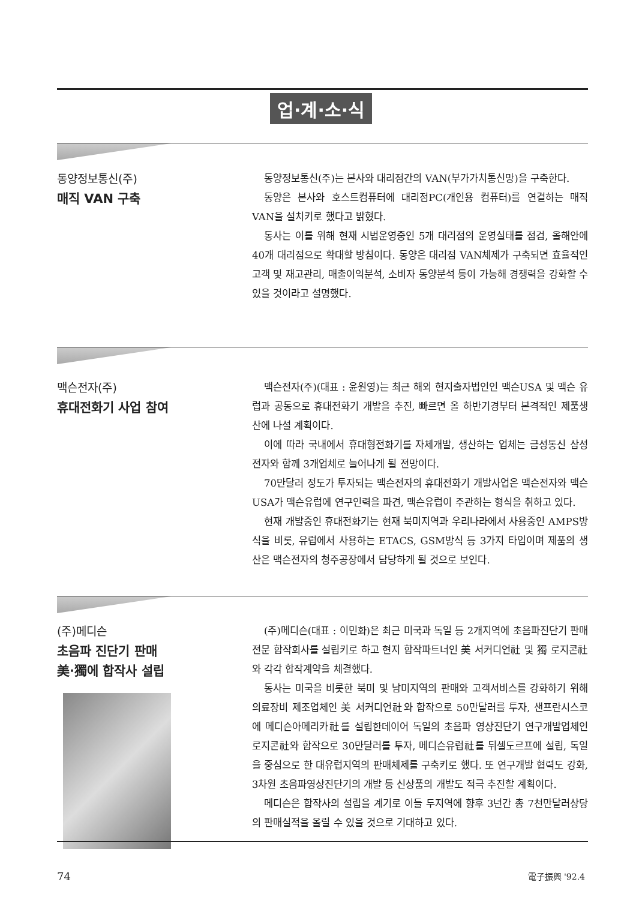업·계·소·식
동양정보통신(주)
매직 VAN 구축
동양정보통신(주)는 본사와 대리점간의 VAN(부가가치통신망)을 구축한다.
동양은 본사와 호스트컴퓨터에 대리점PC(개인용 컴퓨터)를 연결하는 매직VAN을 설치키로 했다고 밝혔다.
동사는 이를 위해 현재 시범운영중인 5개 대리점의 운영실태를 점검, 올해안에 40개 대리점으로 확대할 방침이다. 동양은 대리점 VAN체제가 구축되면 효율적인 고객 및 재고관리, 매출이익분석, 소비자 동양분석 등이 가능해 경쟁력을 강화할 수 있을 것이라고 설명했다.
맥슨전자(주)
휴대전화기 사업 참여
맥슨전자(주)(대표 : 윤원영)는 최근 해외 현지출자법인인 맥슨USA 및 맥슨 유럽과 공동으로 휴대전화기 개발을 추진, 빠르면 올 하반기경부터 본격적인 제품생산에 나설 계획이다.
이에 따라 국내에서 휴대형전화기를 자체개발, 생산하는 업체는 금성통신 삼성전자와 함께 3개업체로 늘어나게 될 전망이다.
70만달러 정도가 투자되는 맥슨전자의 휴대전화기 개발사업은 맥슨전자와 맥슨USA가 맥슨유럽에 연구인력을 파견, 맥슨유럽이 주관하는 형식을 취하고 있다.
현재 개발중인 휴대전화기는 현재 북미지역과 우리나라에서 사용중인 AMPS방식을 비롯, 유럽에서 사용하는 ETACS, GSM방식 등 3가지 타입이며 제품의 생산은 맥슨전자의 청주공장에서 담당하게 될 것으로 보인다.
(주)메디슨
초음파 진단기 판매
美·獨에 합작사 설립
(주)메디슨(대표 : 이민화)은 최근 미국과 독일 등 2개지역에 초음파진단기 판매 전문 합작회사를 설립키로 하고 현지 합작파트너인 美 서커디언社 및 獨 로지콘社와 각각 합작계약을 체결했다.
동사는 미국을 비롯한 북미 및 남미지역의 판매와 고객서비스를 강화하기 위해 의료장비 제조업체인 美 서커디언社와 합작으로 50만달러를 투자, 샌프란시스코에 메디슨아메리카社를 설립한데이어 독일의 초음파 영상진단기 연구개발업체인 로지콘社와 합작으로 30만달러를 투자, 메디슨유럽社를 뒤셀도르프에 설립, 독일을 중심으로 한 대유럽지역의 판매체제를 구축키로 했다. 또 연구개발 협력도 강화, 3차원 초음파영상진단기의 개발 등 신상품의 개발도 적극 추진할 계획이다.
메디슨은 합작사의 설립을 계기로 이들 두지역에 향후 3년간 총 7천만달러상당의 판매실적을 올릴 수 있을 것으로 기대하고 있다.
74 電子振興 '92.4